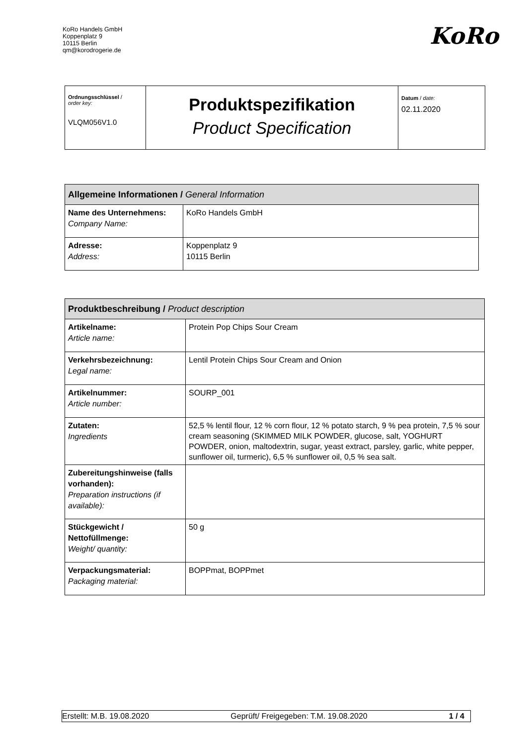KoRo Handels GmbH
Koppenplatz 9
10115 Berlin
qm@korodrogerie.de
KoRo
| Ordnungsschlüssel / order key: VLQM056V1.0 | Produktspezifikation Product Specification | Datum / date: 02.11.2020 |
| Allgemeine Informationen / General Information | |
| Name des Unternehmens: Company Name: | KoRo Handels GmbH |
| Adresse: Address: | Koppenplatz 9 10115 Berlin |
| Produktbeschreibung / Product description | |
| Artikelname: Article name: | Protein Pop Chips Sour Cream |
| Verkehrsbezeichnung: Legal name: | Lentil Protein Chips Sour Cream and Onion |
| Artikelnummer: Article number: | SOURP_001 |
| Zutaten: Ingredients | 52,5 % lentil flour, 12 % corn flour, 12 % potato starch, 9 % pea protein, 7,5 % sour cream seasoning (SKIMMED MILK POWDER, glucose, salt, YOGHURT POWDER, onion, maltodextrin, sugar, yeast extract, parsley, garlic, white pepper, sunflower oil, turmeric), 6,5 % sunflower oil, 0,5 % sea salt. |
| Zubereitungshinweise (falls vorhanden): Preparation instructions (if available): | |
| Stückgewicht / Nettofüllmenge: Weight/ quantity: | 50 g |
| Verpackungsmaterial: Packaging material: | BOPPmat, BOPPmet |
Erstellt: M.B. 19.08.2020 Geprüft/ Freigegeben: T.M. 19.08.2020 1 / 4